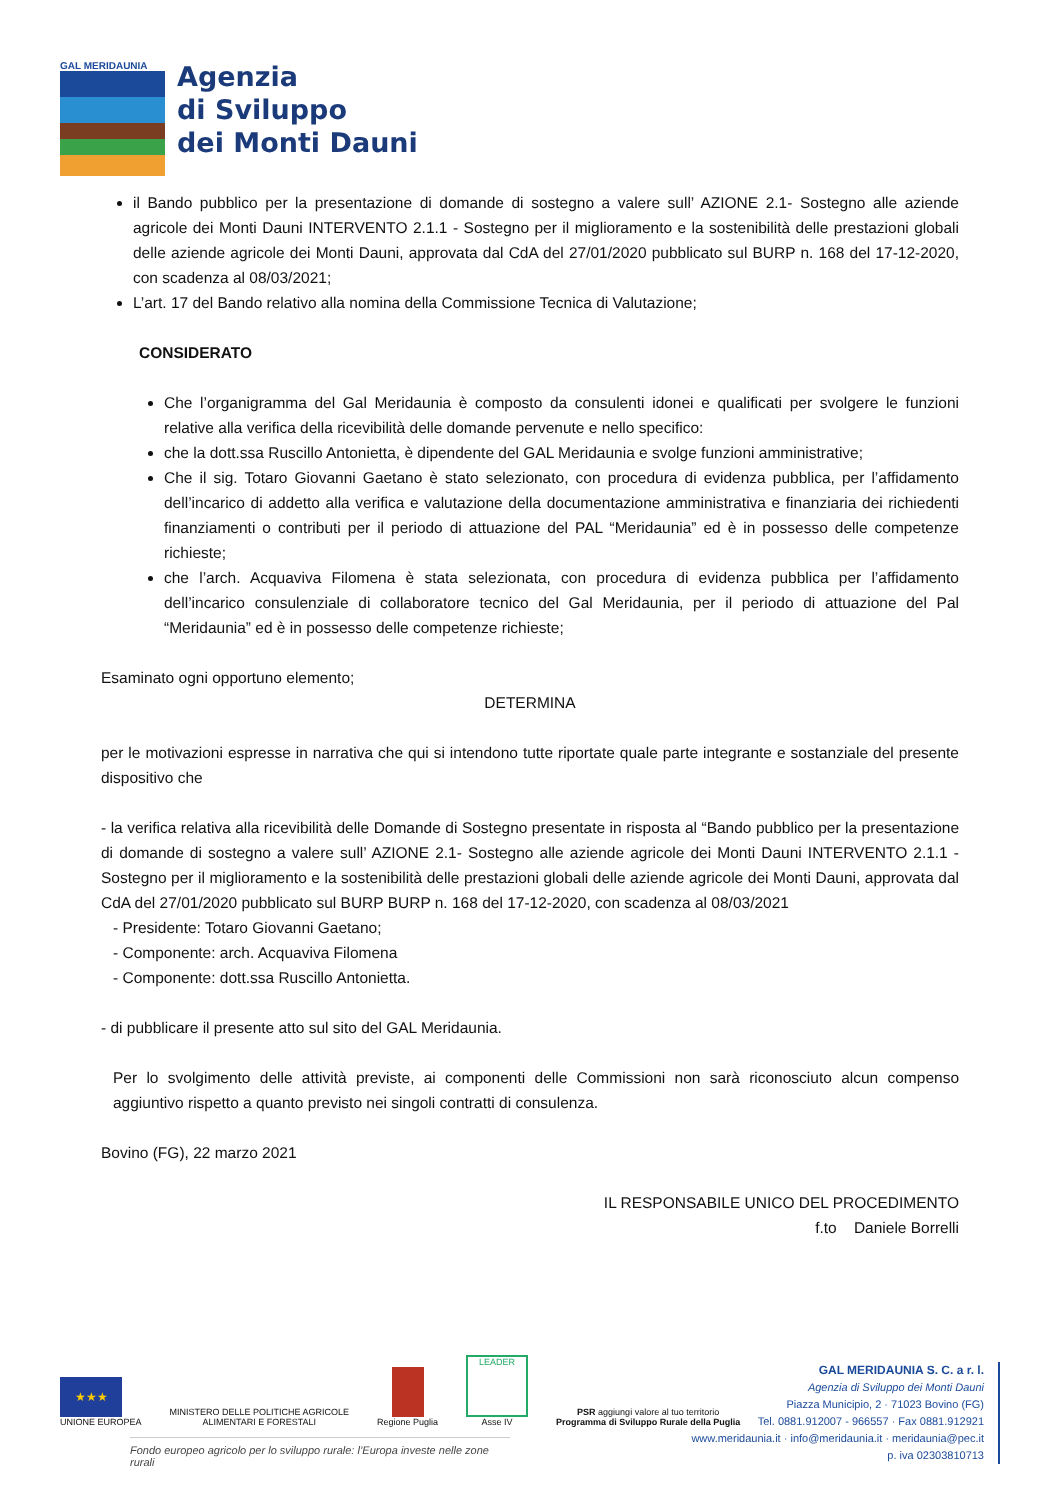GAL MERIDAUNIA
Agenzia
di Sviluppo
dei Monti Dauni
il Bando pubblico per la presentazione di domande di sostegno a valere sull’ AZIONE 2.1- Sostegno alle aziende agricole dei Monti Dauni INTERVENTO 2.1.1 - Sostegno per il miglioramento e la sostenibilità delle prestazioni globali delle aziende agricole dei Monti Dauni, approvata dal CdA del 27/01/2020 pubblicato sul BURP n. 168 del 17-12-2020, con scadenza al 08/03/2021;
L’art. 17 del Bando relativo alla nomina della Commissione Tecnica di Valutazione;
CONSIDERATO
Che l’organigramma del Gal Meridaunia è composto da consulenti idonei e qualificati per svolgere le funzioni relative alla verifica della ricevibilità delle domande pervenute e nello specifico:
che la dott.ssa Ruscillo Antonietta, è dipendente del GAL Meridaunia e svolge funzioni amministrative;
Che il sig. Totaro Giovanni Gaetano è stato selezionato, con procedura di evidenza pubblica, per l’affidamento dell’incarico di addetto alla verifica e valutazione della documentazione amministrativa e finanziaria dei richiedenti finanziamenti o contributi per il periodo di attuazione del PAL “Meridaunia” ed è in possesso delle competenze richieste;
che l’arch. Acquaviva Filomena è stata selezionata, con procedura di evidenza pubblica per l’affidamento dell’incarico consulenziale di collaboratore tecnico del Gal Meridaunia, per il periodo di attuazione del Pal “Meridaunia” ed è in possesso delle competenze richieste;
Esaminato ogni opportuno elemento;
DETERMINA
per le motivazioni espresse in narrativa che qui si intendono tutte riportate quale parte integrante e sostanziale del presente dispositivo che
- la verifica relativa alla ricevibilità delle Domande di Sostegno presentate in risposta al “Bando pubblico per la presentazione di domande di sostegno a valere sull’ AZIONE 2.1- Sostegno alle aziende agricole dei Monti Dauni INTERVENTO 2.1.1 - Sostegno per il miglioramento e la sostenibilità delle prestazioni globali delle aziende agricole dei Monti Dauni, approvata dal CdA del 27/01/2020 pubblicato sul BURP BURP n. 168 del 17-12-2020, con scadenza al 08/03/2021
- Presidente: Totaro Giovanni Gaetano;
- Componente: arch. Acquaviva Filomena
- Componente: dott.ssa Ruscillo Antonietta.
- di pubblicare il presente atto sul sito del GAL Meridaunia.
Per lo svolgimento delle attività previste, ai componenti delle Commissioni non sarà riconosciuto alcun compenso aggiuntivo rispetto a quanto previsto nei singoli contratti di consulenza.
Bovino (FG), 22 marzo 2021
IL RESPONSABILE UNICO DEL PROCEDIMENTO
f.to Daniele Borrelli
★★★
UNIONE EUROPEA
MINISTERO DELLE POLITICHE AGRICOLE
ALIMENTARI E FORESTALI
Regione Puglia
LEADER
Asse IV
PSR aggiungi valore al tuo territorio
Programma di Sviluppo Rurale della Puglia
Fondo europeo agricolo per lo sviluppo rurale: l’Europa investe nelle zone rurali
GAL MERIDAUNIA S. C. a r. l.
Agenzia di Sviluppo dei Monti Dauni
Piazza Municipio, 2 · 71023 Bovino (FG)
Tel. 0881.912007 - 966557 · Fax 0881.912921
www.meridaunia.it · info@meridaunia.it · meridaunia@pec.it
p. iva 02303810713